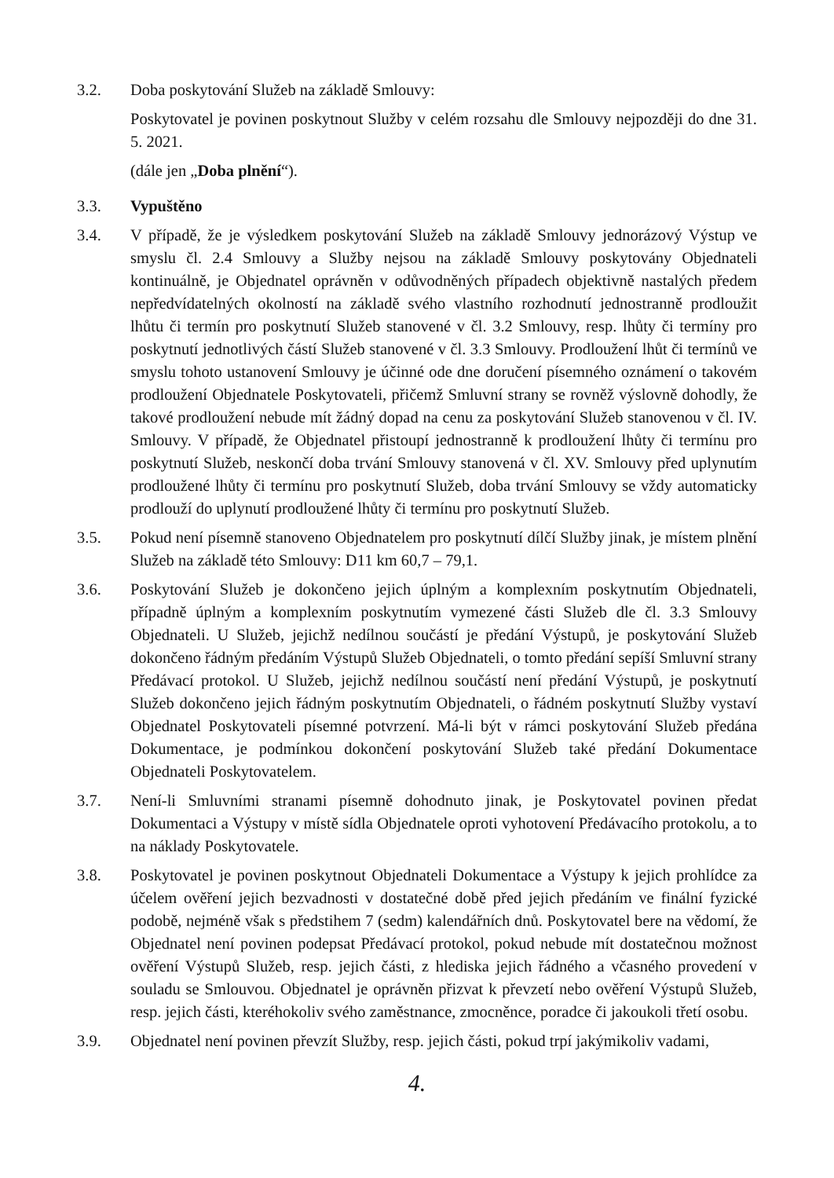3.2. Doba poskytování Služeb na základě Smlouvy:
Poskytovatel je povinen poskytnout Služby v celém rozsahu dle Smlouvy nejpozději do dne 31. 5. 2021.
(dále jen „Doba plnění“).
3.3. Vypuštěno
3.4. V případě, že je výsledkem poskytování Služeb na základě Smlouvy jednorázový Výstup ve smyslu čl. 2.4 Smlouvy a Služby nejsou na základě Smlouvy poskytovány Objednateli kontinuálně, je Objednatel oprávněn v odůvodněných případech objektivně nastalých předem nepředvídatelných okolností na základě svého vlastního rozhodnutí jednostranně prodloužit lhůtu či termín pro poskytnutí Služeb stanovené v čl. 3.2 Smlouvy, resp. lhůty či termíny pro poskytnutí jednotlivých částí Služeb stanovené v čl. 3.3 Smlouvy. Prodloužení lhůt či termínů ve smyslu tohoto ustanovení Smlouvy je účinné ode dne doručení písemného oznámení o takovém prodloužení Objednatele Poskytovateli, přičemž Smluvní strany se rovněž výslovně dohodly, že takové prodloužení nebude mít žádný dopad na cenu za poskytování Služeb stanovenou v čl. IV. Smlouvy. V případě, že Objednatel přistoupí jednostranně k prodloužení lhůty či termínu pro poskytnutí Služeb, neskončí doba trvání Smlouvy stanovená v čl. XV. Smlouvy před uplynutím prodloužené lhůty či termínu pro poskytnutí Služeb, doba trvání Smlouvy se vždy automaticky prodlouží do uplynutí prodloužené lhůty či termínu pro poskytnutí Služeb.
3.5. Pokud není písemně stanoveno Objednatelem pro poskytnutí dílčí Služby jinak, je místem plnění Služeb na základě této Smlouvy: D11 km 60,7 – 79,1.
3.6. Poskytování Služeb je dokončeno jejich úplným a komplexním poskytnutím Objednateli, případně úplným a komplexním poskytnutím vymezené části Služeb dle čl. 3.3 Smlouvy Objednateli. U Služeb, jejichž nedílnou součástí je předání Výstupů, je poskytování Služeb dokončeno řádným předáním Výstupů Služeb Objednateli, o tomto předání sepíší Smluvní strany Předávací protokol. U Služeb, jejichž nedílnou součástí není předání Výstupů, je poskytnutí Služeb dokončeno jejich řádným poskytnutím Objednateli, o řádném poskytnutí Služby vystaví Objednatel Poskytovateli písemné potvrzení. Má-li být v rámci poskytování Služeb předána Dokumentace, je podmínkou dokončení poskytování Služeb také předání Dokumentace Objednateli Poskytovatelem.
3.7. Není-li Smluvními stranami písemně dohodnuto jinak, je Poskytovatel povinen předat Dokumentaci a Výstupy v místě sídla Objednatele oproti vyhotovení Předávacího protokolu, a to na náklady Poskytovatele.
3.8. Poskytovatel je povinen poskytnout Objednateli Dokumentace a Výstupy k jejich prohlídce za účelem ověření jejich bezvadnosti v dostatečné době před jejich předáním ve finální fyzické podobě, nejméně však s předstihem 7 (sedm) kalendářních dnů. Poskytovatel bere na vědomí, že Objednatel není povinen podepsat Předávací protokol, pokud nebude mít dostatečnou možnost ověření Výstupů Služeb, resp. jejich části, z hlediska jejich řádného a včasného provedení v souladu se Smlouvou. Objednatel je oprávněn přizvat k převzetí nebo ověření Výstupů Služeb, resp. jejich části, kteréhokoliv svého zaměstnance, zmocněnce, poradce či jakoukoli třetí osobu.
3.9. Objednatel není povinen převzít Služby, resp. jejich části, pokud trpí jakýmikoliv vadami,
4.